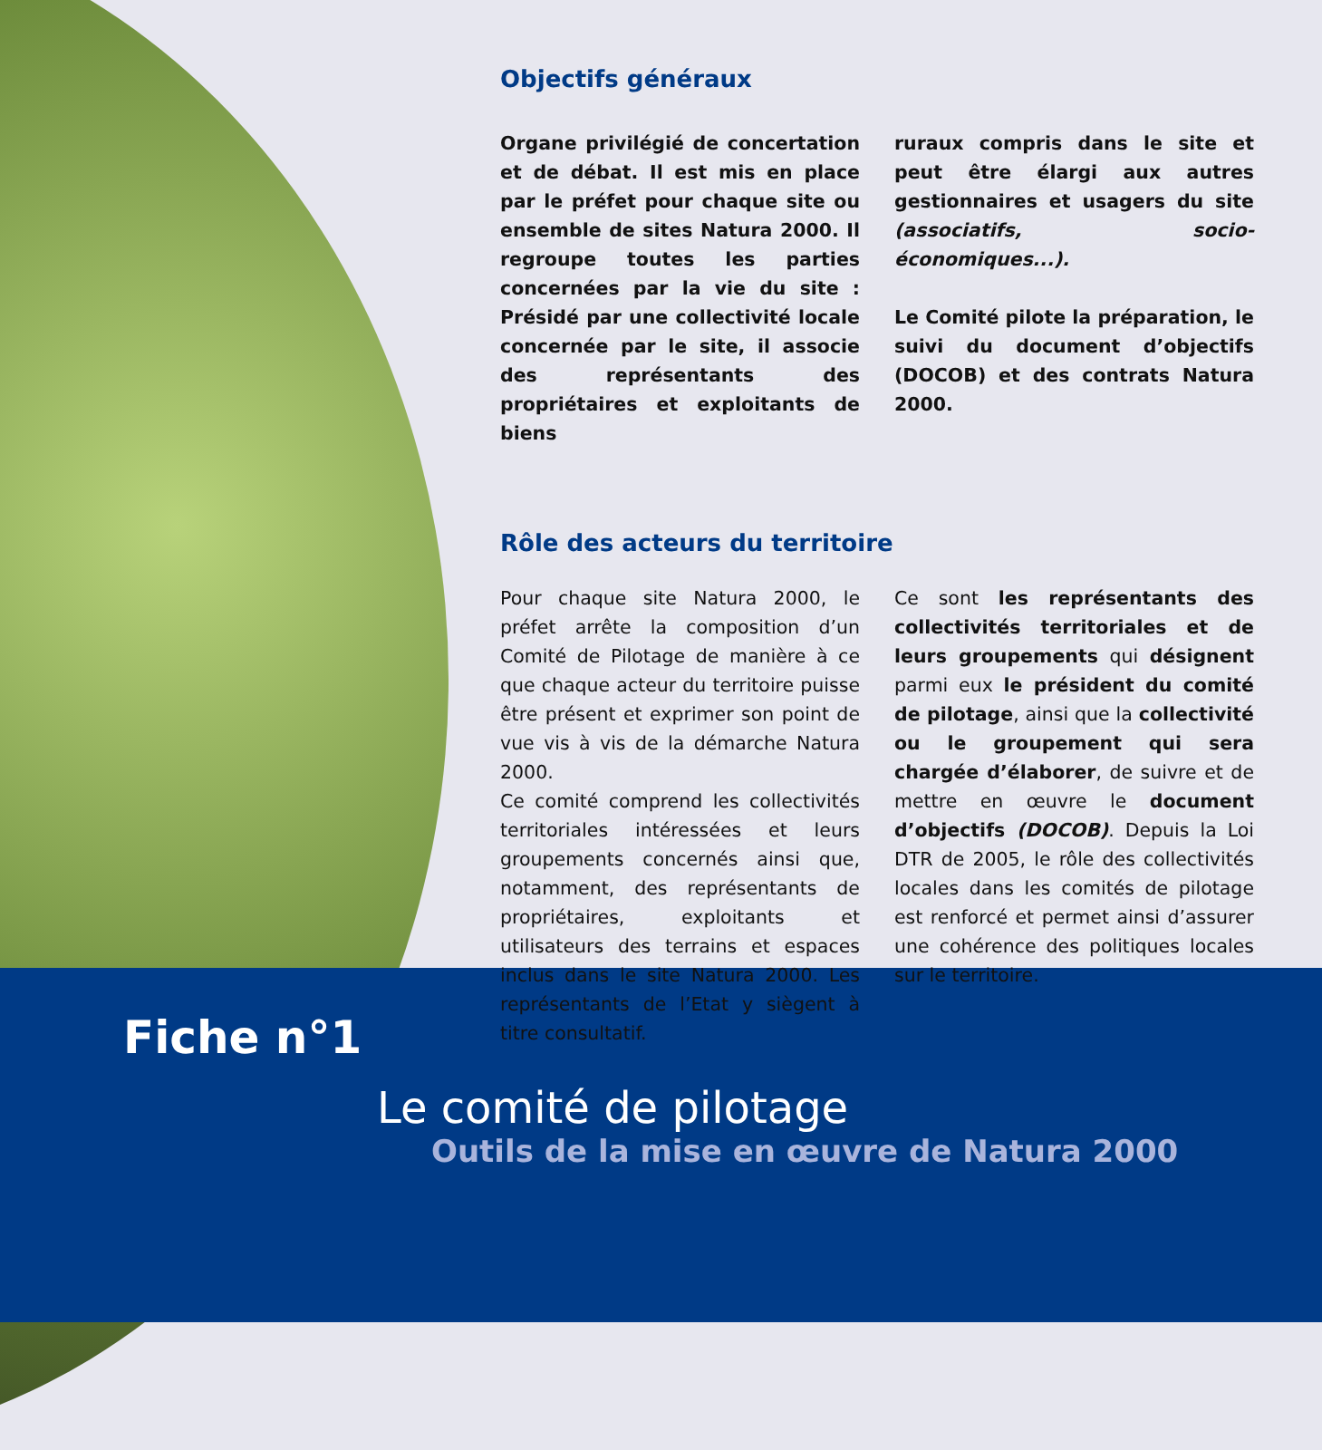Objectifs généraux
Organe privilégié de concertation et de débat. Il est mis en place par le préfet pour chaque site ou ensemble de sites Natura 2000. Il regroupe toutes les parties concernées par la vie du site : Présidé par une collectivité locale concernée par le site, il associe des représentants des propriétaires et exploitants de biens
ruraux compris dans le site et peut être élargi aux autres gestionnaires et usagers du site (associatifs, socio-économiques...).
Le Comité pilote la préparation, le suivi du document d’objectifs (DOCOB) et des contrats Natura 2000.
Rôle des acteurs du territoire
Pour chaque site Natura 2000, le préfet arrête la composition d’un Comité de Pilotage de manière à ce que chaque acteur du territoire puisse être présent et exprimer son point de vue vis à vis de la démarche Natura 2000.
Ce comité comprend les collectivités territoriales intéressées et leurs groupements concernés ainsi que, notamment, des représentants de propriétaires, exploitants et utilisateurs des terrains et espaces inclus dans le site Natura 2000. Les représentants de l’Etat y siègent à titre consultatif.
Ce sont les représentants des collectivités territoriales et de leurs groupements qui désignent parmi eux le président du comité de pilotage, ainsi que la collectivité ou le groupement qui sera chargée d’élaborer, de suivre et de mettre en œuvre le document d’objectifs (DOCOB). Depuis la Loi DTR de 2005, le rôle des collectivités locales dans les comités de pilotage est renforcé et permet ainsi d’assurer une cohérence des politiques locales sur le territoire.
Fiche n°1
Le comité de pilotage
Outils de la mise en œuvre de Natura 2000